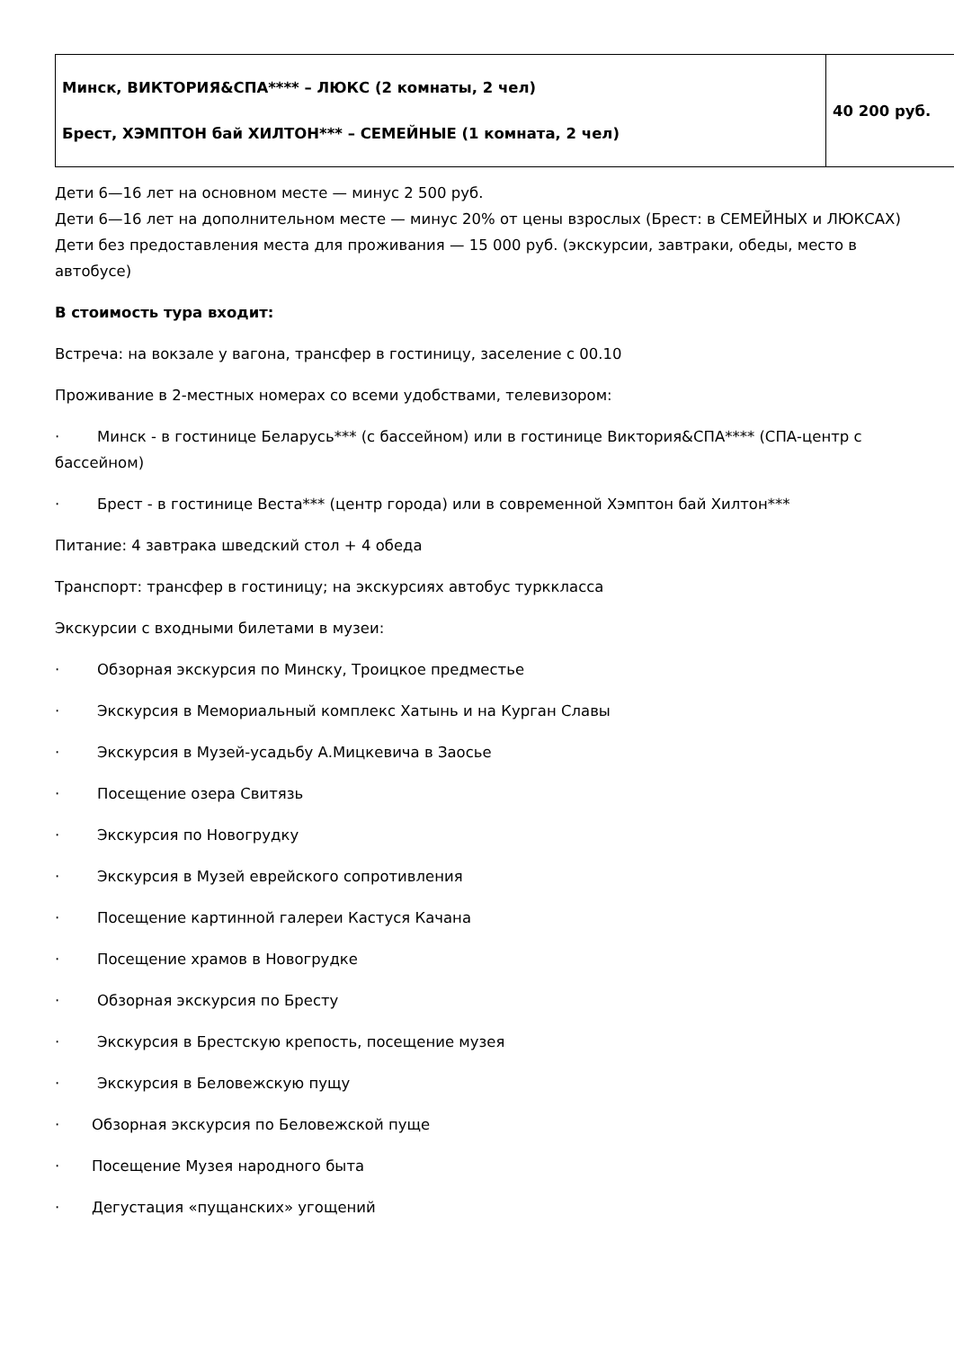| Минск, ВИКТОРИЯ&СПА**** – ЛЮКС (2 комнаты, 2 чел) Брест, ХЭМПТОН бай ХИЛТОН*** – СЕМЕЙНЫЕ (1 комната, 2 чел) | 40 200 руб. |
Дети 6—16 лет на основном месте — минус 2 500 руб.
Дети 6—16 лет на дополнительном месте — минус 20% от цены взрослых (Брест: в СЕМЕЙНЫХ и ЛЮКСАХ)
Дети без предоставления места для проживания — 15 000 руб. (экскурсии, завтраки, обеды, место в автобусе)
В стоимость тура входит:
Встреча: на вокзале у вагона, трансфер в гостиницу, заселение с 00.10
Проживание в 2-местных номерах со всеми удобствами, телевизором:
· Минск - в гостинице Беларусь*** (с бассейном) или в гостинице Виктория&СПА**** (СПА-центр с бассейном)
· Брест - в гостинице Веста*** (центр города) или в современной Хэмптон бай Хилтон***
Питание: 4 завтрака шведский стол + 4 обеда
Транспорт: трансфер в гостиницу; на экскурсиях автобус турккласса
Экскурсии с входными билетами в музеи:
· Обзорная экскурсия по Минску, Троицкое предместье
· Экскурсия в Мемориальный комплекс Хатынь и на Курган Славы
· Экскурсия в Музей-усадьбу А.Мицкевича в Заосье
· Посещение озера Свитязь
· Экскурсия по Новогрудку
· Экскурсия в Музей еврейского сопротивления
· Посещение картинной галереи Кастуся Качана
· Посещение храмов в Новогрудке
· Обзорная экскурсия по Бресту
· Экскурсия в Брестскую крепость, посещение музея
· Экскурсия в Беловежскую пущу
· Обзорная экскурсия по Беловежской пуще
· Посещение Музея народного быта
· Дегустация «пущанских» угощений